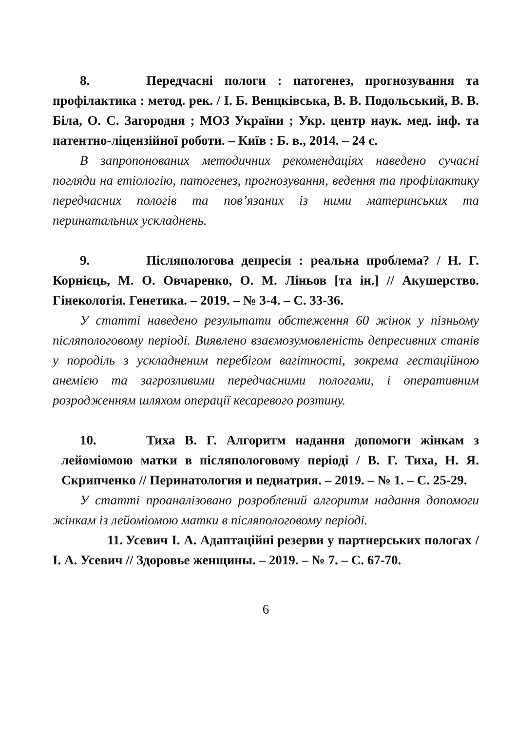8. Передчасні пологи : патогенез, прогнозування та профілактика : метод. рек. / І. Б. Венцківська, В. В. Подольський, В. В. Біла, О. С. Загородня ; МОЗ України ; Укр. центр наук. мед. інф. та патентно-ліцензійної роботи. – Київ : Б. в., 2014. – 24 с.
В запропонованих методичних рекомендаціях наведено сучасні погляди на етіологію, патогенез, прогнозування, ведення та профілактику передчасних пологів та пов’язаних із ними материнських та перинатальних ускладнень.
9. Післяпологова депресія : реальна проблема? / Н. Г. Корнієць, М. О. Овчаренко, О. М. Ліньов [та ін.] // Акушерство. Гінекологія. Генетика. – 2019. – № 3-4. – С. 33-36.
У статті наведено результати обстеження 60 жінок у пізньому післяпологовому періоді. Виявлено взаємозумовленість депресивних станів у породіль з ускладненим перебігом вагітності, зокрема гестаційною анемією та загрозливими передчасними пологами, і оперативним розродженням шляхом операції кесаревого розтину.
10. Тиха В. Г. Алгоритм надання допомоги жінкам з лейоміомою матки в післяпологовому періоді / В. Г. Тиха, Н. Я. Скрипченко // Перинатология и педиатрия. – 2019. – № 1. – С. 25-29.
У статті проаналізовано розроблений алгоритм надання допомоги жінкам із лейоміомою матки в післяпологовому періоді.
11. Усевич І. А. Адаптаційні резерви у партнерських пологах / І. А. Усевич // Здоровье женщины. – 2019. – № 7. – С. 67-70.
6